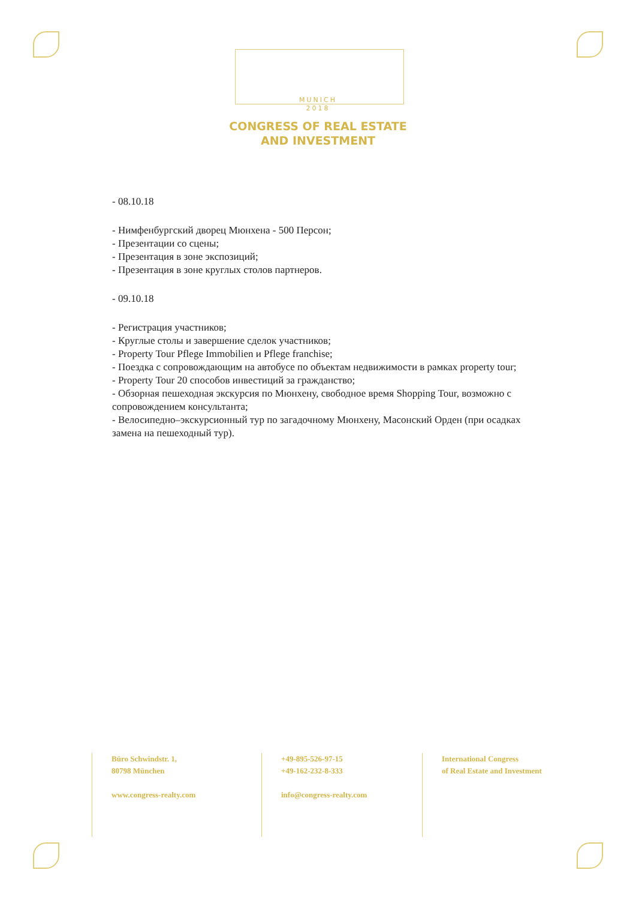MUNICH
2018
CONGRESS OF REAL ESTATE
AND INVESTMENT
- 08.10.18
- Нимфенбургский дворец Мюнхена - 500 Персон;
- Презентации со сцены;
- Презентация в зоне экспозиций;
- Презентация в зоне круглых столов партнеров.
- 09.10.18
- Регистрация участников;
- Круглые столы и завершение сделок участников;
- Property Tour Pflege Immobilien и Pflege franchise;
- Поездка с сопровождающим на автобусе по объектам недвижимости в рамках property tour;
- Property Tour 20 способов инвестиций за гражданство;
- Обзорная пешеходная экскурсия по Мюнхену, свободное время Shopping Tour, возможно с сопровождением консультанта;
- Велосипедно–экскурсионный тур по загадочному Мюнхену, Масонский Орден (при осадках замена на пешеходный тур).
Büro Schwindstr. 1,
80798 München
www.congress-realty.com
+49-895-526-97-15
+49-162-232-8-333
info@congress-realty.com
International Congress
of Real Estate and Investment